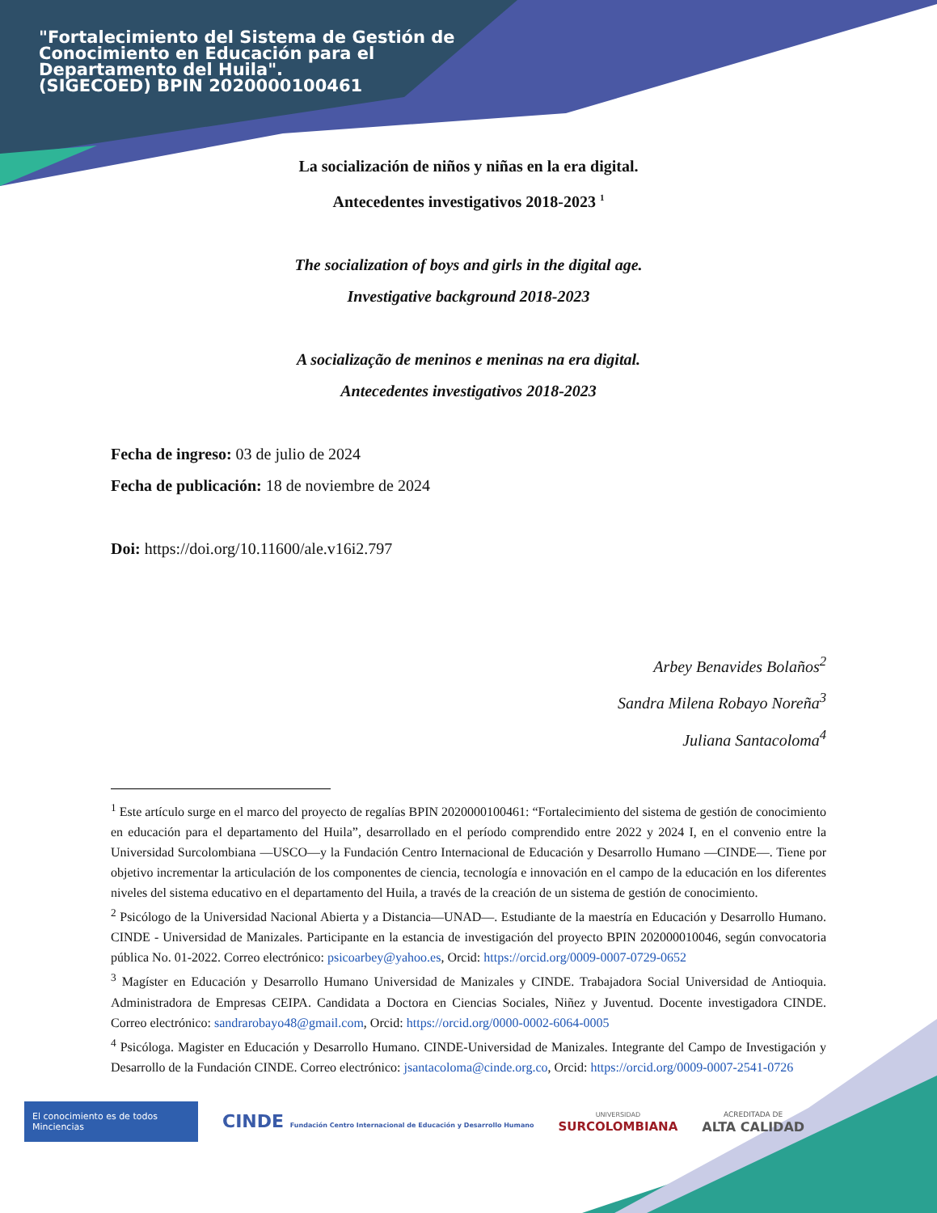"Fortalecimiento del Sistema de Gestión de
Conocimiento en Educación para el
Departamento del Huila".
(SIGECOED) BPIN 2020000100461
La socialización de niños y niñas en la era digital.
Antecedentes investigativos 2018-2023 <sup>1</sup>
The socialization of boys and girls in the digital age.
Investigative background 2018-2023
A socialização de meninos e meninas na era digital.
Antecedentes investigativos 2018-2023
Fecha de ingreso: 03 de julio de 2024
Fecha de publicación: 18 de noviembre de 2024
Doi: https://doi.org/10.11600/ale.v16i2.797
Arbey Benavides Bolaños<sup>2</sup>
Sandra Milena Robayo Noreña<sup>3</sup>
Juliana Santacoloma<sup>4</sup>
<sup>1</sup> Este artículo surge en el marco del proyecto de regalías BPIN 2020000100461: “Fortalecimiento del sistema de gestión de conocimiento en educación para el departamento del Huila”, desarrollado en el período comprendido entre 2022 y 2024 I, en el convenio entre la Universidad Surcolombiana —USCO—y la Fundación Centro Internacional de Educación y Desarrollo Humano —CINDE—. Tiene por objetivo incrementar la articulación de los componentes de ciencia, tecnología e innovación en el campo de la educación en los diferentes niveles del sistema educativo en el departamento del Huila, a través de la creación de un sistema de gestión de conocimiento.
<sup>2</sup> Psicólogo de la Universidad Nacional Abierta y a Distancia—UNAD—. Estudiante de la maestría en Educación y Desarrollo Humano. CINDE - Universidad de Manizales. Participante en la estancia de investigación del proyecto BPIN 202000010046, según convocatoria pública No. 01-2022. Correo electrónico: psicoarbey@yahoo.es, Orcid: https://orcid.org/0009-0007-0729-0652
<sup>3</sup> Magíster en Educación y Desarrollo Humano Universidad de Manizales y CINDE. Trabajadora Social Universidad de Antioquia. Administradora de Empresas CEIPA. Candidata a Doctora en Ciencias Sociales, Niñez y Juventud. Docente investigadora CINDE. Correo electrónico: sandrarobayo48@gmail.com, Orcid: https://orcid.org/0000-0002-6064-0005
<sup>4</sup> Psicóloga. Magister en Educación y Desarrollo Humano. CINDE-Universidad de Manizales. Integrante del Campo de Investigación y Desarrollo de la Fundación CINDE. Correo electrónico: jsantacoloma@cinde.org.co, Orcid: https://orcid.org/0009-0007-2541-0726
El conocimiento es de todos Minciencias
CINDE Fundación Centro Internacional de Educación y Desarrollo Humano
UNIVERSIDAD
SURCOLOMBIANA
ACREDITADA DE
ALTA CALIDAD